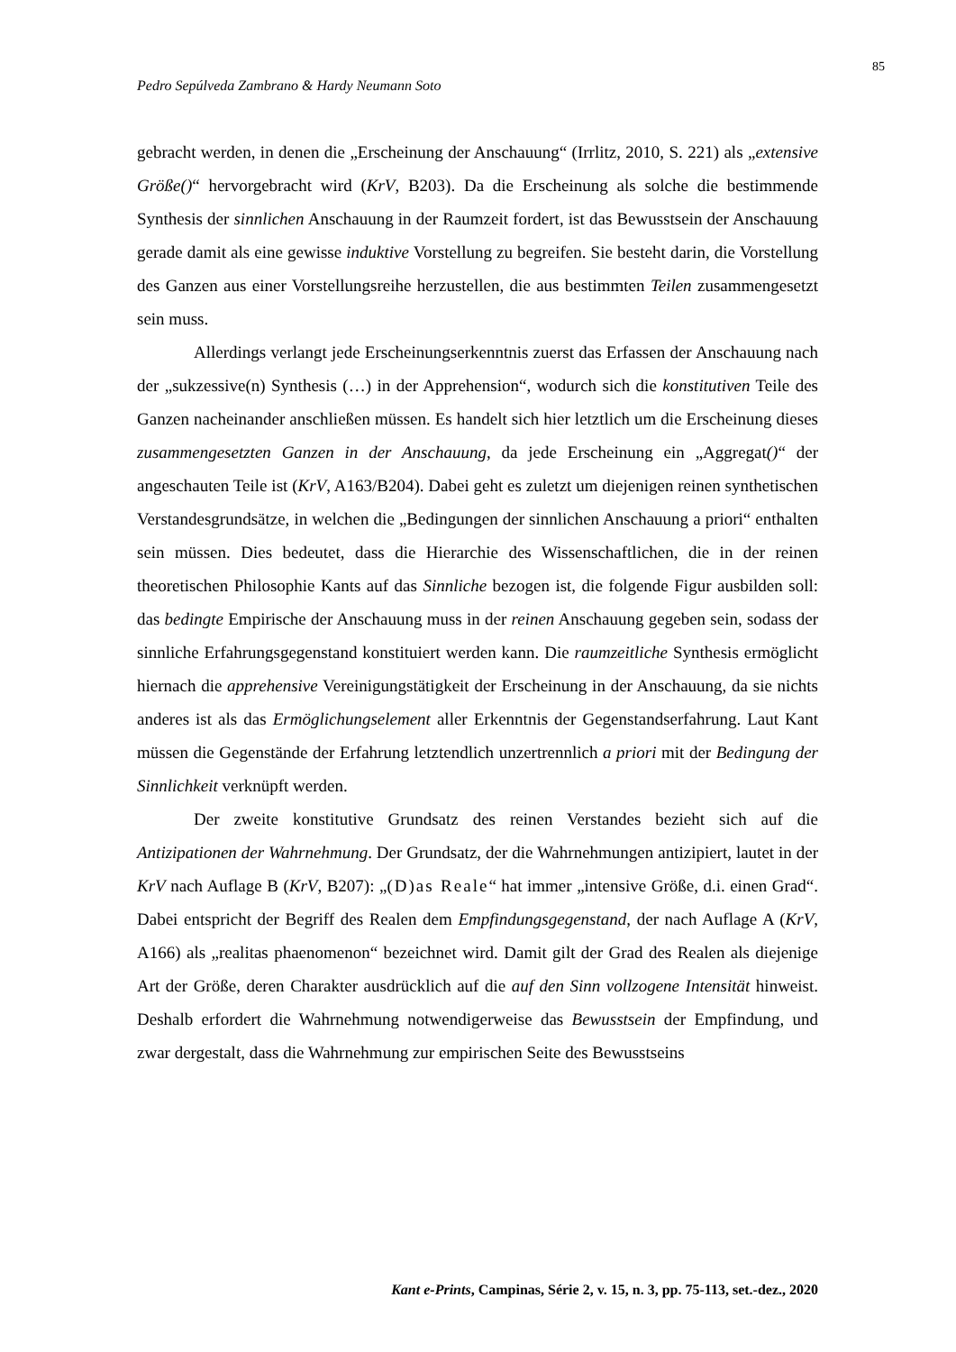85
Pedro Sepúlveda Zambrano & Hardy Neumann Soto
gebracht werden, in denen die „Erscheinung der Anschauung“ (Irrlitz, 2010, S. 221) als „extensive Größe()“ hervorgebracht wird (KrV, B203). Da die Erscheinung als solche die bestimmende Synthesis der sinnlichen Anschauung in der Raumzeit fordert, ist das Bewusstsein der Anschauung gerade damit als eine gewisse induktive Vorstellung zu begreifen. Sie besteht darin, die Vorstellung des Ganzen aus einer Vorstellungsreihe herzustellen, die aus bestimmten Teilen zusammengesetzt sein muss.
Allerdings verlangt jede Erscheinungserkenntnis zuerst das Erfassen der Anschauung nach der „sukzessive(n) Synthesis (…) in der Apprehension“, wodurch sich die konstitutiven Teile des Ganzen nacheinander anschließen müssen. Es handelt sich hier letztlich um die Erscheinung dieses zusammengesetzten Ganzen in der Anschauung, da jede Erscheinung ein „Aggregat()“ der angeschauten Teile ist (KrV, A163/B204). Dabei geht es zuletzt um diejenigen reinen synthetischen Verstandesgrundsätze, in welchen die „Bedingungen der sinnlichen Anschauung a priori“ enthalten sein müssen. Dies bedeutet, dass die Hierarchie des Wissenschaftlichen, die in der reinen theoretischen Philosophie Kants auf das Sinnliche bezogen ist, die folgende Figur ausbilden soll: das bedingte Empirische der Anschauung muss in der reinen Anschauung gegeben sein, sodass der sinnliche Erfahrungsgegenstand konstituiert werden kann. Die raumzeitliche Synthesis ermöglicht hiernach die apprehensive Vereinigungstätigkeit der Erscheinung in der Anschauung, da sie nichts anderes ist als das Ermöglichungselement aller Erkenntnis der Gegenstandserfahrung. Laut Kant müssen die Gegenstände der Erfahrung letztendlich unzertrennlich a priori mit der Bedingung der Sinnlichkeit verknüpft werden.
Der zweite konstitutive Grundsatz des reinen Verstandes bezieht sich auf die Antizipationen der Wahrnehmung. Der Grundsatz, der die Wahrnehmungen antizipiert, lautet in der KrV nach Auflage B (KrV, B207): „(D)as Reale“ hat immer „intensive Größe, d.i. einen Grad“. Dabei entspricht der Begriff des Realen dem Empfindungsgegenstand, der nach Auflage A (KrV, A166) als „realitas phaenomenon“ bezeichnet wird. Damit gilt der Grad des Realen als diejenige Art der Größe, deren Charakter ausdrücklich auf die auf den Sinn vollzogene Intensität hinweist. Deshalb erfordert die Wahrnehmung notwendigerweise das Bewusstsein der Empfindung, und zwar dergestalt, dass die Wahrnehmung zur empirischen Seite des Bewusstseins
Kant e-Prints, Campinas, Série 2, v. 15, n. 3, pp. 75-113, set.-dez., 2020